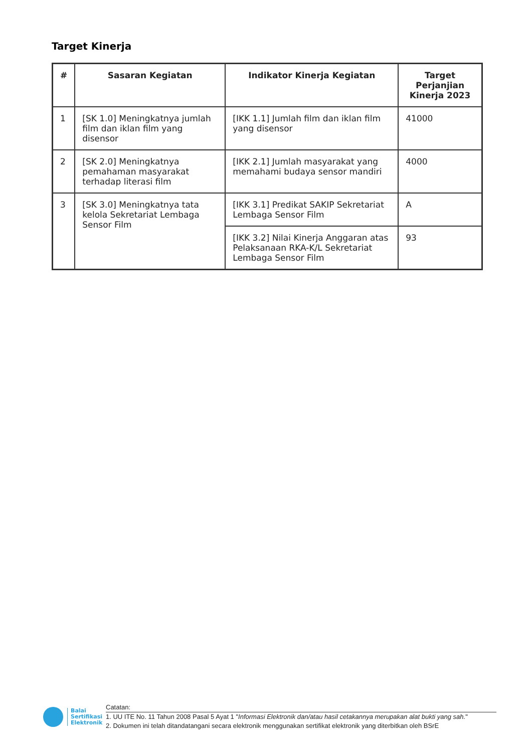Target Kinerja
| # | Sasaran Kegiatan | Indikator Kinerja Kegiatan | Target Perjanjian Kinerja 2023 |
| --- | --- | --- | --- |
| 1 | [SK 1.0] Meningkatnya jumlah film dan iklan film yang disensor | [IKK 1.1] Jumlah film dan iklan film yang disensor | 41000 |
| 2 | [SK 2.0] Meningkatnya pemahaman masyarakat terhadap literasi film | [IKK 2.1] Jumlah masyarakat yang memahami budaya sensor mandiri | 4000 |
| 3 | [SK 3.0] Meningkatnya tata kelola Sekretariat Lembaga Sensor Film | [IKK 3.1] Predikat SAKIP Sekretariat Lembaga Sensor Film | A |
| | | [IKK 3.2] Nilai Kinerja Anggaran atas Pelaksanaan RKA-K/L Sekretariat Lembaga Sensor Film | 93 |
Balai
Sertifikasi
Elektronik
Catatan:
1. UU ITE No. 11 Tahun 2008 Pasal 5 Ayat 1 "Informasi Elektronik dan/atau hasil cetakannya merupakan alat bukti yang sah."
2. Dokumen ini telah ditandatangani secara elektronik menggunakan sertifikat elektronik yang diterbitkan oleh BSrE